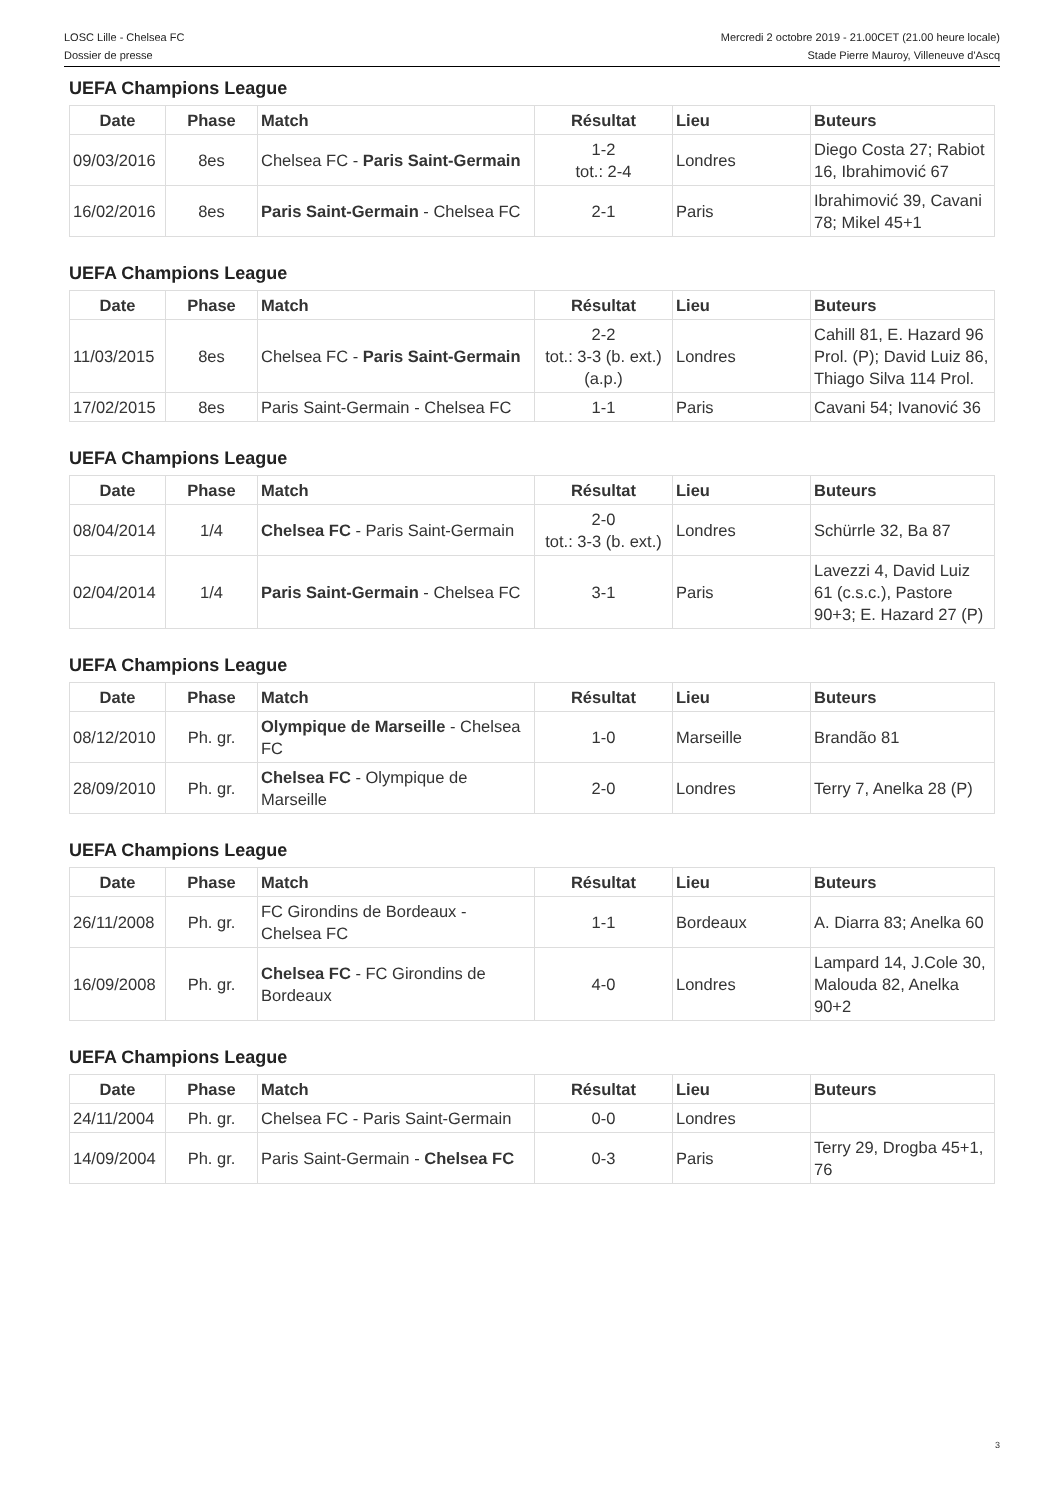LOSC Lille - Chelsea FC
Dossier de presse
Mercredi 2 octobre 2019 - 21.00CET (21.00 heure locale)
Stade Pierre Mauroy, Villeneuve d'Ascq
UEFA Champions League
| Date | Phase | Match | Résultat | Lieu | Buteurs |
| --- | --- | --- | --- | --- | --- |
| 09/03/2016 | 8es | Chelsea FC - Paris Saint-Germain | 1-2 tot.: 2-4 | Londres | Diego Costa 27; Rabiot 16, Ibrahimović 67 |
| 16/02/2016 | 8es | Paris Saint-Germain - Chelsea FC | 2-1 | Paris | Ibrahimović 39, Cavani 78; Mikel 45+1 |
UEFA Champions League
| Date | Phase | Match | Résultat | Lieu | Buteurs |
| --- | --- | --- | --- | --- | --- |
| 11/03/2015 | 8es | Chelsea FC - Paris Saint-Germain | 2-2 tot.: 3-3 (b. ext.) (a.p.) | Londres | Cahill 81, E. Hazard 96 Prol. (P); David Luiz 86, Thiago Silva 114 Prol. |
| 17/02/2015 | 8es | Paris Saint-Germain - Chelsea FC | 1-1 | Paris | Cavani 54; Ivanović 36 |
UEFA Champions League
| Date | Phase | Match | Résultat | Lieu | Buteurs |
| --- | --- | --- | --- | --- | --- |
| 08/04/2014 | 1/4 | Chelsea FC - Paris Saint-Germain | 2-0 tot.: 3-3 (b. ext.) | Londres | Schürrle 32, Ba 87 |
| 02/04/2014 | 1/4 | Paris Saint-Germain - Chelsea FC | 3-1 | Paris | Lavezzi 4, David Luiz 61 (c.s.c.), Pastore 90+3; E. Hazard 27 (P) |
UEFA Champions League
| Date | Phase | Match | Résultat | Lieu | Buteurs |
| --- | --- | --- | --- | --- | --- |
| 08/12/2010 | Ph. gr. | Olympique de Marseille - Chelsea FC | 1-0 | Marseille | Brandão 81 |
| 28/09/2010 | Ph. gr. | Chelsea FC - Olympique de Marseille | 2-0 | Londres | Terry 7, Anelka 28 (P) |
UEFA Champions League
| Date | Phase | Match | Résultat | Lieu | Buteurs |
| --- | --- | --- | --- | --- | --- |
| 26/11/2008 | Ph. gr. | FC Girondins de Bordeaux - Chelsea FC | 1-1 | Bordeaux | A. Diarra 83; Anelka 60 |
| 16/09/2008 | Ph. gr. | Chelsea FC - FC Girondins de Bordeaux | 4-0 | Londres | Lampard 14, J.Cole 30, Malouda 82, Anelka 90+2 |
UEFA Champions League
| Date | Phase | Match | Résultat | Lieu | Buteurs |
| --- | --- | --- | --- | --- | --- |
| 24/11/2004 | Ph. gr. | Chelsea FC - Paris Saint-Germain | 0-0 | Londres | |
| 14/09/2004 | Ph. gr. | Paris Saint-Germain - Chelsea FC | 0-3 | Paris | Terry 29, Drogba 45+1, 76 |
3